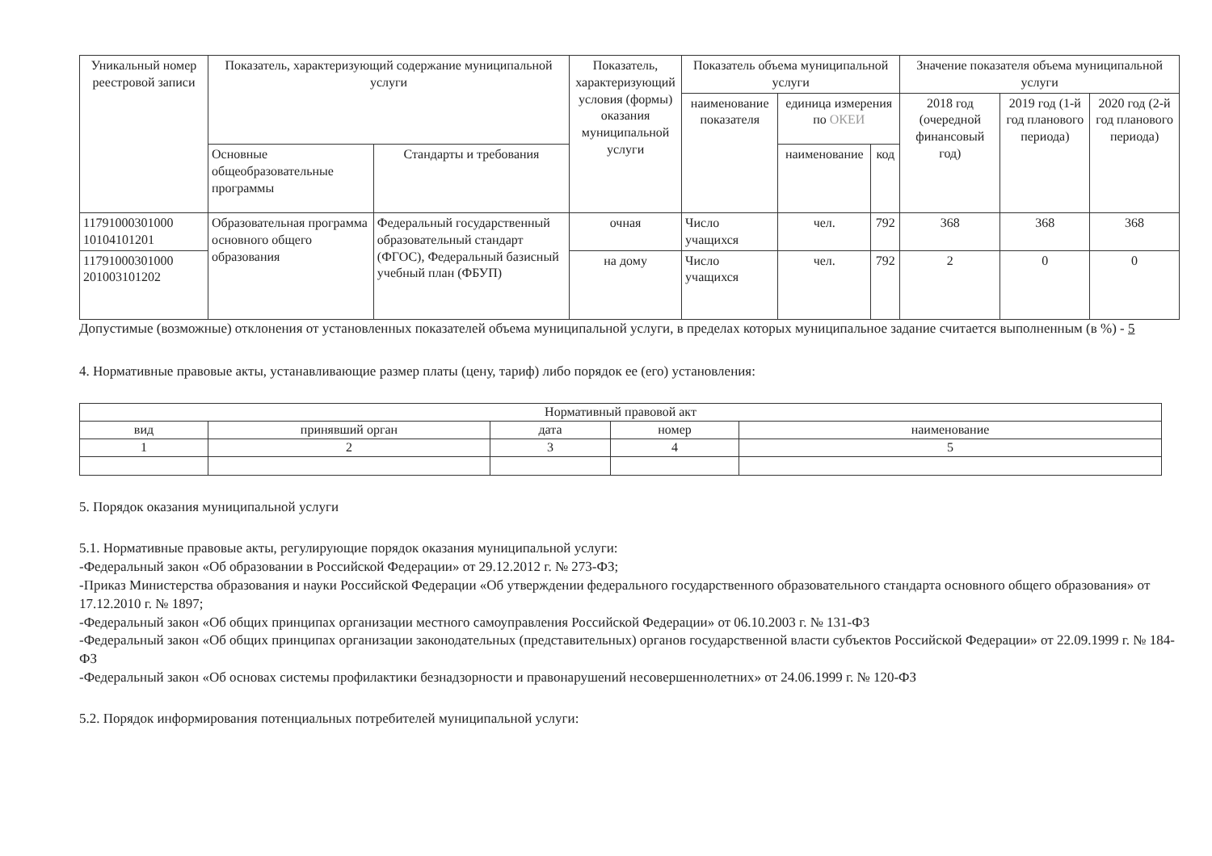| Уникальный номер реестровой записи | Показатель, характеризующий содержание муниципальной услуги | | Показатель, характеризующий условия (формы) оказания муниципальной услуги | Показатель объема муниципальной услуги | | | Значение показателя объема муниципальной услуги | | |
| --- | --- | --- | --- | --- | --- | --- | --- | --- | --- |
| | | | | наименование показателя | единица измерения по ОКЕИ | | 2018 год (очередной финансовый год) | 2019 год (1-й год планового периода) | 2020 год (2-й год планового периода) |
| | Основные общеобразовательные программы | Стандарты и требования | | | наименование | код | | | |
| 11791000301000 10104101201 | Образовательная программа основного общего образования | Федеральный государственный образовательный стандарт (ФГОС), Федеральный базисный учебный план (ФБУП) | очная | Число учащихся | чел. | 792 | 368 | 368 | 368 |
| 11791000301000 201003101202 | | | на дому | Число учащихся | чел. | 792 | 2 | 0 | 0 |
Допустимые (возможные) отклонения от установленных показателей объема муниципальной услуги, в пределах которых муниципальное задание считается выполненным (в %) - 5
4. Нормативные правовые акты, устанавливающие размер платы (цену, тариф) либо порядок ее (его) установления:
| Нормативный правовой акт | | | | |
| --- | --- | --- | --- | --- |
| вид | принявший орган | дата | номер | наименование |
| 1 | 2 | 3 | 4 | 5 |
5. Порядок оказания муниципальной услуги
5.1. Нормативные правовые акты, регулирующие порядок оказания муниципальной услуги:
-Федеральный закон «Об образовании в Российской Федерации» от 29.12.2012 г. № 273-ФЗ;
-Приказ Министерства образования и науки Российской Федерации «Об утверждении федерального государственного образовательного стандарта основного общего образования» от 17.12.2010 г. № 1897;
-Федеральный закон «Об общих принципах организации местного самоуправления Российской Федерации» от 06.10.2003 г. № 131-ФЗ
-Федеральный закон «Об общих принципах организации законодательных (представительных) органов государственной власти субъектов Российской Федерации» от 22.09.1999 г. № 184-ФЗ
-Федеральный закон «Об основах системы профилактики безнадзорности и правонарушений несовершеннолетних» от 24.06.1999 г. № 120-ФЗ
5.2. Порядок информирования потенциальных потребителей муниципальной услуги: